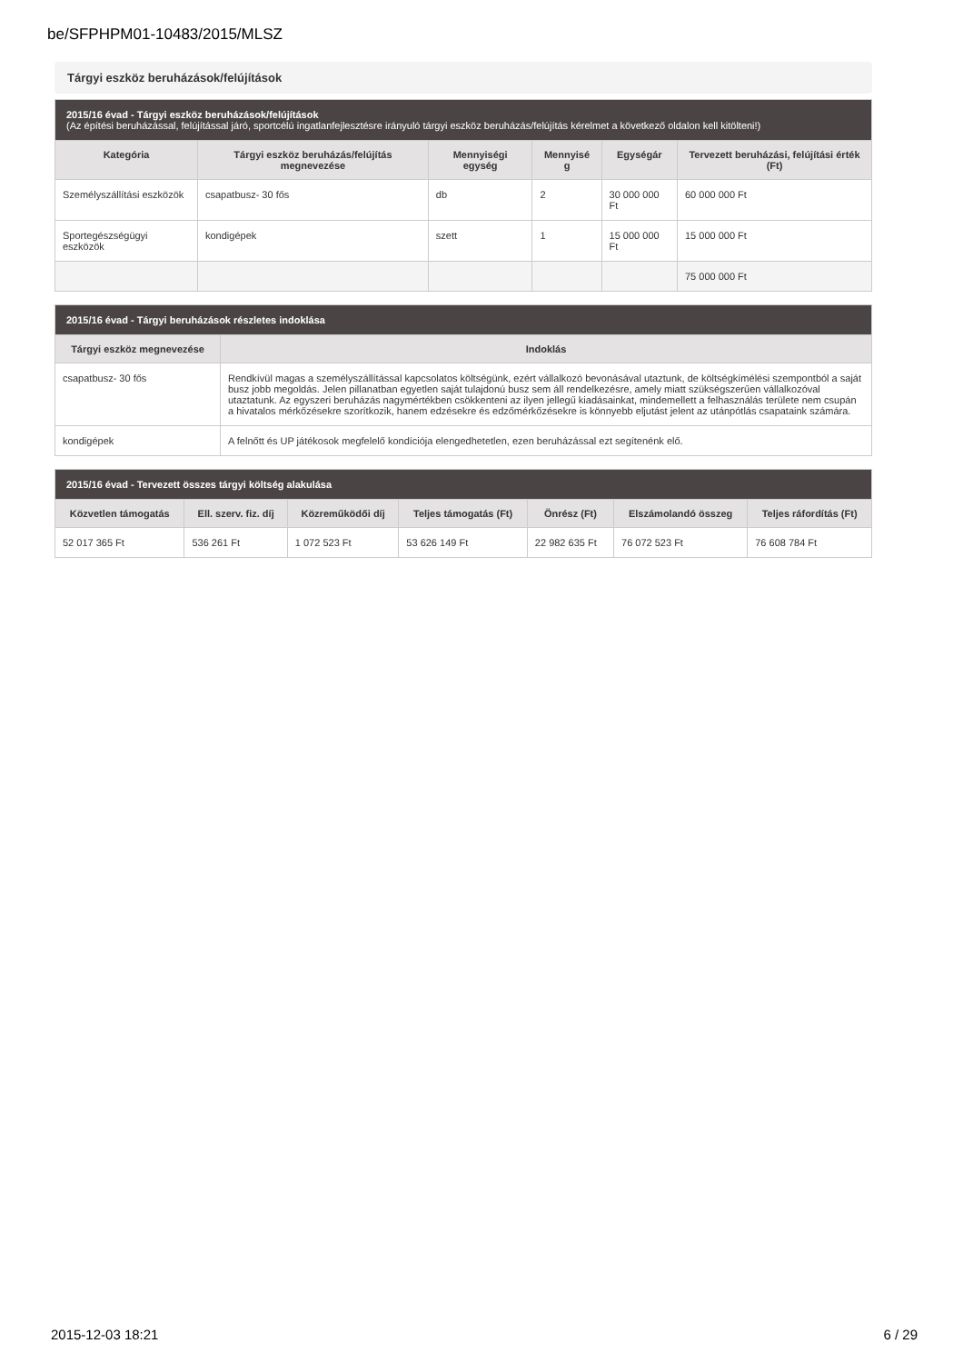be/SFPHPM01-10483/2015/MLSZ
Tárgyi eszköz beruházások/felújítások
| 2015/16 évad - Tárgyi eszköz beruházások/felújítások (Az építési beruházással, felújítással járó, sportcélú ingatlanfejlesztésre irányuló tárgyi eszköz beruházás/felújítás kérelmet a következő oldalon kell kitölteni!) | | | | | |
| --- | --- | --- | --- | --- | --- |
| Kategória | Tárgyi eszköz beruházás/felújítás megnevezése | Mennyiségi egység | Mennyisé g | Egységár | Tervezett beruházási, felújítási érték (Ft) |
| Személyszállítási eszközök | csapatbusz- 30 fős | db | 2 | 30 000 000 Ft | 60 000 000 Ft |
| Sportegészségügyi eszközök | kondigépek | szett | 1 | 15 000 000 Ft | 15 000 000 Ft |
| | | | | | 75 000 000 Ft |
| 2015/16 évad - Tárgyi beruházások részletes indoklása | |
| --- | --- |
| Tárgyi eszköz megnevezése | Indoklás |
| csapatbusz- 30 fős | Rendkívül magas a személyszállítással kapcsolatos költségünk, ezért vállalkozó bevonásával utaztunk, de költségkímélési szempontból a saját busz jobb megoldás. Jelen pillanatban egyetlen saját tulajdonú busz sem áll rendelkezésre, amely miatt szükségszerűen vállalkozóval utaztatunk. Az egyszeri beruházás nagymértékben csökkenteni az ilyen jellegű kiadásainkat, mindemellett a felhasználás területe nem csupán a hivatalos mérkőzésekre szorítkozik, hanem edzésekre és edzőmérkőzésekre is könnyebb eljutást jelent az utánpótlás csapataink számára. |
| kondigépek | A felnőtt és UP játékosok megfelelő kondíciója elengedhetetlen, ezen beruházással ezt segítenénk elő. |
| 2015/16 évad - Tervezett összes tárgyi költség alakulása | | | | | | |
| --- | --- | --- | --- | --- | --- | --- |
| Közvetlen támogatás | Ell. szerv. fiz. díj | Közreműködői díj | Teljes támogatás (Ft) | Önrész (Ft) | Elszámolandó összeg | Teljes ráfordítás (Ft) |
| 52 017 365 Ft | 536 261 Ft | 1 072 523 Ft | 53 626 149 Ft | 22 982 635 Ft | 76 072 523 Ft | 76 608 784 Ft |
2015-12-03 18:21 6 / 29